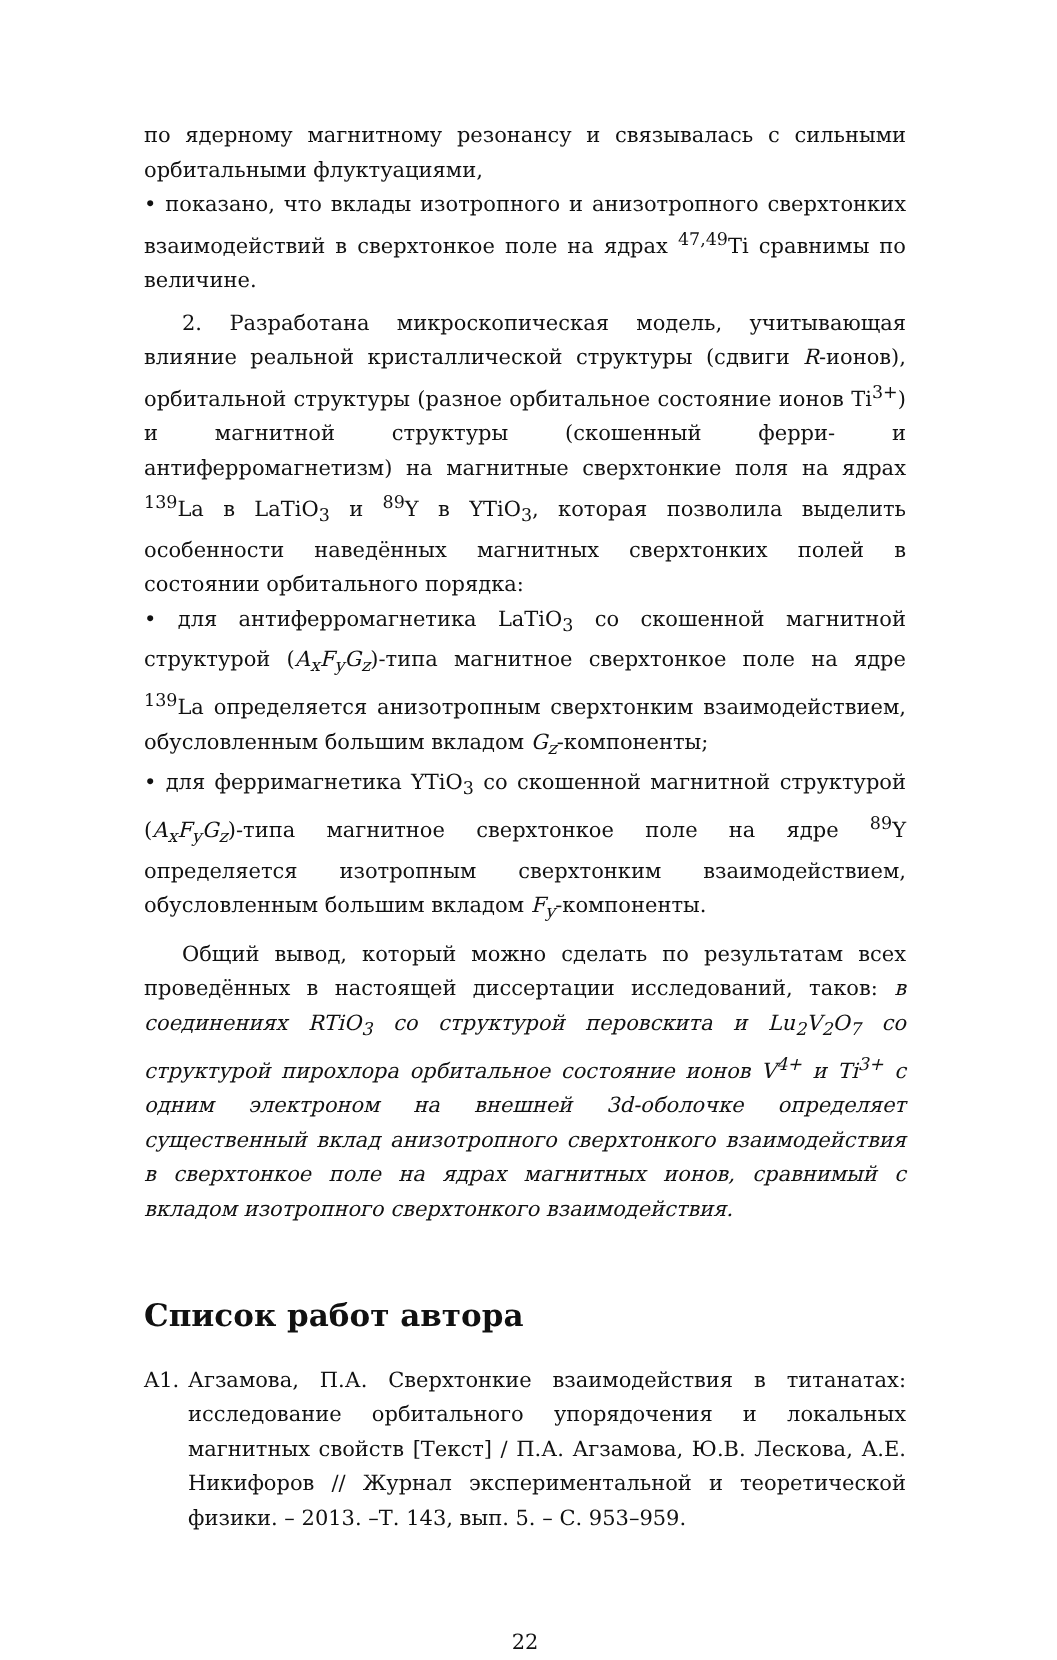по ядерному магнитному резонансу и связывалась с сильными орбитальными флуктуациями,
• показано, что вклады изотропного и анизотропного сверхтонких взаимодействий в сверхтонкое поле на ядрах <sup>47,49</sup>Ti сравнимы по величине.
2. Разработана микроскопическая модель, учитывающая влияние реальной кристаллической структуры (сдвиги R-ионов), орбитальной структуры (разное орбитальное состояние ионов Ti<sup>3+</sup>) и магнитной структуры (скошенный ферри- и антиферромагнетизм) на магнитные сверхтонкие поля на ядрах <sup>139</sup>La в LaTiO<sub>3</sub> и <sup>89</sup>Y в YTiO<sub>3</sub>, которая позволила выделить особенности наведённых магнитных сверхтонких полей в состоянии орбитального порядка:
• для антиферромагнетика LaTiO<sub>3</sub> со скошенной магнитной структурой (A<sub>x</sub>F<sub>y</sub>G<sub>z</sub>)-типа магнитное сверхтонкое поле на ядре <sup>139</sup>La определяется анизотропным сверхтонким взаимодействием, обусловленным большим вкладом G<sub>z</sub>-компоненты;
• для ферримагнетика YTiO<sub>3</sub> со скошенной магнитной структурой (A<sub>x</sub>F<sub>y</sub>G<sub>z</sub>)-типа магнитное сверхтонкое поле на ядре <sup>89</sup>Y определяется изотропным сверхтонким взаимодействием, обусловленным большим вкладом F<sub>y</sub>-компоненты.
Общий вывод, который можно сделать по результатам всех проведённых в настоящей диссертации исследований, таков: в соединениях RTiO<sub>3</sub> со структурой перовскита и Lu<sub>2</sub>V<sub>2</sub>O<sub>7</sub> со структурой пирохлора орбитальное состояние ионов V<sup>4+</sup> и Ti<sup>3+</sup> с одним электроном на внешней 3d-оболочке определяет существенный вклад анизотропного сверхтонкого взаимодействия в сверхтонкое поле на ядрах магнитных ионов, сравнимый с вкладом изотропного сверхтонкого взаимодействия.
Список работ автора
A1. Агзамова, П.А. Сверхтонкие взаимодействия в титанатах: исследование орбитального упорядочения и локальных магнитных свойств [Текст] / П.А. Агзамова, Ю.В. Лескова, А.Е. Никифоров // Журнал экспериментальной и теоретической физики. – 2013. –Т. 143, вып. 5. – С. 953–959.
22